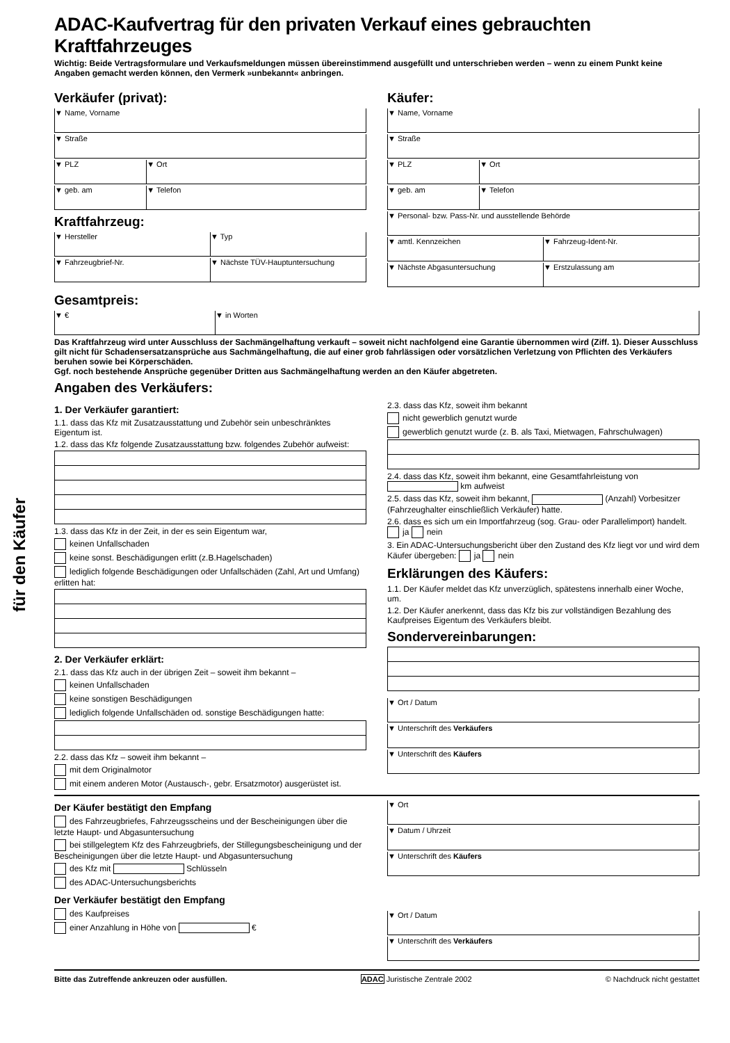für den Käufer
ADAC-Kaufvertrag für den privaten Verkauf eines gebrauchten Kraftfahrzeuges
Wichtig: Beide Vertragsformulare und Verkaufsmeldungen müssen übereinstimmend ausgefüllt und unterschrieben werden – wenn zu einem Punkt keine Angaben gemacht werden können, den Vermerk »unbekannt« anbringen.
Verkäufer (privat):
▼ Name, Vorname
▼ Straße
▼ PLZ ▼ Ort
▼ geb. am ▼ Telefon
Kraftfahrzeug:
▼ Hersteller ▼ Typ
▼ Fahrzeugbrief-Nr. ▼ Nächste TÜV-Hauptuntersuchung
Käufer:
▼ Name, Vorname
▼ Straße
▼ PLZ ▼ Ort
▼ geb. am ▼ Telefon
▼ Personal- bzw. Pass-Nr. und ausstellende Behörde
▼ amtl. Kennzeichen ▼ Fahrzeug-Ident-Nr.
▼ Nächste Abgasuntersuchung ▼ Erstzulassung am
Gesamtpreis:
▼ € ▼ in Worten
Das Kraftfahrzeug wird unter Ausschluss der Sachmängelhaftung verkauft – soweit nicht nachfolgend eine Garantie übernommen wird (Ziff. 1). Dieser Ausschluss gilt nicht für Schadensersatzansprüche aus Sachmängelhaftung, die auf einer grob fahrlässigen oder vorsätzlichen Verletzung von Pflichten des Verkäufers beruhen sowie bei Körperschäden.
Ggf. noch bestehende Ansprüche gegenüber Dritten aus Sachmängelhaftung werden an den Käufer abgetreten.
Angaben des Verkäufers:
1. Der Verkäufer garantiert:
1.1. dass das Kfz mit Zusatzausstattung und Zubehör sein unbeschränktes Eigentum ist.
1.2. dass das Kfz folgende Zusatzausstattung bzw. folgendes Zubehör aufweist:
1.3. dass das Kfz in der Zeit, in der es sein Eigentum war,
keinen Unfallschaden
keine sonst. Beschädigungen erlitt (z.B.Hagelschaden)
lediglich folgende Beschädigungen oder Unfallschäden (Zahl, Art und Umfang) erlitten hat:
2. Der Verkäufer erklärt:
2.1. dass das Kfz auch in der übrigen Zeit – soweit ihm bekannt –
keinen Unfallschaden
keine sonstigen Beschädigungen
lediglich folgende Unfallschäden od. sonstige Beschädigungen hatte:
2.2. dass das Kfz – soweit ihm bekannt –
mit dem Originalmotor
mit einem anderen Motor (Austausch-, gebr. Ersatzmotor) ausgerüstet ist.
2.3. dass das Kfz, soweit ihm bekannt
nicht gewerblich genutzt wurde
gewerblich genutzt wurde (z. B. als Taxi, Mietwagen, Fahrschulwagen)
2.4. dass das Kfz, soweit ihm bekannt, eine Gesamtfahrleistung von km aufweist
2.5. dass das Kfz, soweit ihm bekannt, (Anzahl) Vorbesitzer (Fahrzeughalter einschließlich Verkäufer) hatte.
2.6. dass es sich um ein Importfahrzeug (sog. Grau- oder Parallelimport) handelt. ja nein
3. Ein ADAC-Untersuchungsbericht über den Zustand des Kfz liegt vor und wird dem Käufer übergeben: ja nein
Erklärungen des Käufers:
1.1. Der Käufer meldet das Kfz unverzüglich, spätestens innerhalb einer Woche, um.
1.2. Der Käufer anerkennt, dass das Kfz bis zur vollständigen Bezahlung des Kaufpreises Eigentum des Verkäufers bleibt.
Sondervereinbarungen:
▼ Ort / Datum
▼ Unterschrift des Verkäufers
▼ Unterschrift des Käufers
Der Käufer bestätigt den Empfang
des Fahrzeugbriefes, Fahrzeugsscheins und der Bescheinigungen über die letzte Haupt- und Abgasuntersuchung
bei stillgelegtem Kfz des Fahrzeugbriefs, der Stillegungsbescheinigung und der Bescheinigungen über die letzte Haupt- und Abgasuntersuchung
des Kfz mit Schlüsseln
des ADAC-Untersuchungsberichts
Der Verkäufer bestätigt den Empfang
des Kaufpreises
einer Anzahlung in Höhe von €
▼ Ort
▼ Datum / Uhrzeit
▼ Unterschrift des Käufers
▼ Ort / Datum
▼ Unterschrift des Verkäufers
Bitte das Zutreffende ankreuzen oder ausfüllen. ADAC Juristische Zentrale 2002 © Nachdruck nicht gestattet